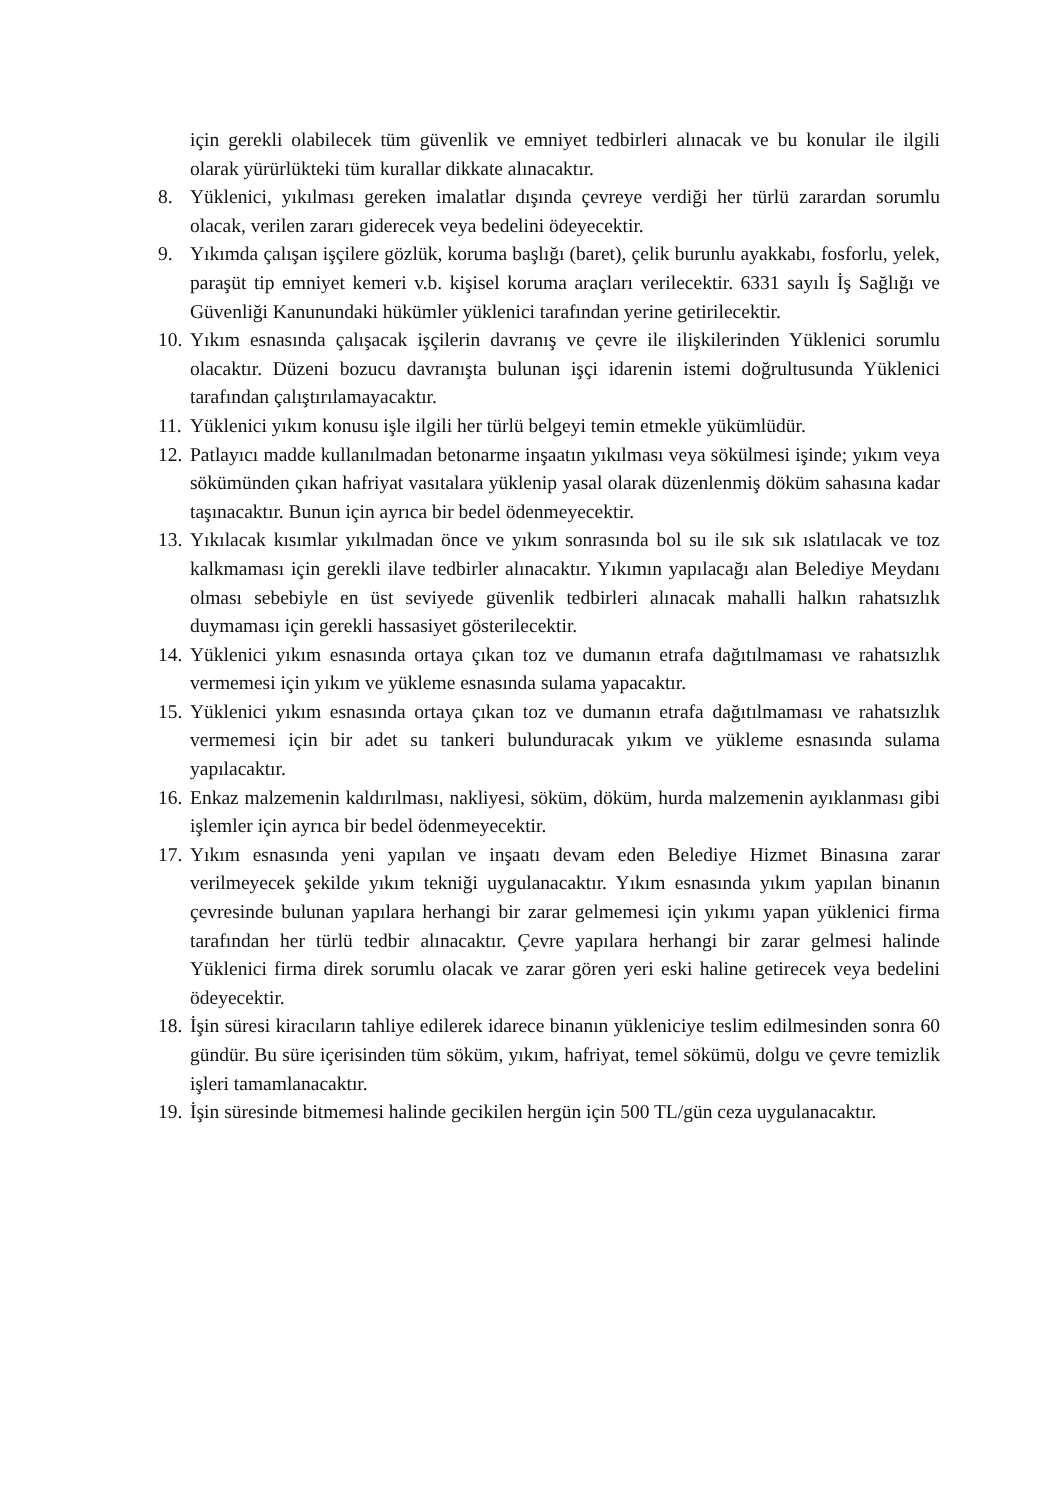için gerekli olabilecek tüm güvenlik ve emniyet tedbirleri alınacak ve bu konular ile ilgili olarak yürürlükteki tüm kurallar dikkate alınacaktır.
8. Yüklenici, yıkılması gereken imalatlar dışında çevreye verdiği her türlü zarardan sorumlu olacak, verilen zararı giderecek veya bedelini ödeyecektir.
9. Yıkımda çalışan işçilere gözlük, koruma başlığı (baret), çelik burunlu ayakkabı, fosforlu, yelek, paraşüt tip emniyet kemeri v.b. kişisel koruma araçları verilecektir. 6331 sayılı İş Sağlığı ve Güvenliği Kanunundaki hükümler yüklenici tarafından yerine getirilecektir.
10.
Yıkım esnasında çalışacak işçilerin davranış ve çevre ile ilişkilerinden Yüklenici sorumlu olacaktır. Düzeni bozucu davranışta bulunan işçi idarenin istemi doğrultusunda Yüklenici tarafından çalıştırılamayacaktır.
11.
Yüklenici yıkım konusu işle ilgili her türlü belgeyi temin etmekle yükümlüdür.
12.
Patlayıcı madde kullanılmadan betonarme inşaatın yıkılması veya sökülmesi işinde; yıkım veya sökümünden çıkan hafriyat vasıtalara yüklenip yasal olarak düzenlenmiş döküm sahasına kadar taşınacaktır. Bunun için ayrıca bir bedel ödenmeyecektir.
13.
Yıkılacak kısımlar yıkılmadan önce ve yıkım sonrasında bol su ile sık sık ıslatılacak ve toz kalkmaması için gerekli ilave tedbirler alınacaktır. Yıkımın yapılacağı alan Belediye Meydanı olması sebebiyle en üst seviyede güvenlik tedbirleri alınacak mahalli halkın rahatsızlık duymaması için gerekli hassasiyet gösterilecektir.
14.
Yüklenici yıkım esnasında ortaya çıkan toz ve dumanın etrafa dağıtılmaması ve rahatsızlık vermemesi için yıkım ve yükleme esnasında sulama yapacaktır.
15.
Yüklenici yıkım esnasında ortaya çıkan toz ve dumanın etrafa dağıtılmaması ve rahatsızlık vermemesi için bir adet su tankeri bulunduracak yıkım ve yükleme esnasında sulama yapılacaktır.
16.
Enkaz malzemenin kaldırılması, nakliyesi, söküm, döküm, hurda malzemenin ayıklanması gibi işlemler için ayrıca bir bedel ödenmeyecektir.
17.
Yıkım esnasında yeni yapılan ve inşaatı devam eden Belediye Hizmet Binasına zarar verilmeyecek şekilde yıkım tekniği uygulanacaktır. Yıkım esnasında yıkım yapılan binanın çevresinde bulunan yapılara herhangi bir zarar gelmemesi için yıkımı yapan yüklenici firma tarafından her türlü tedbir alınacaktır. Çevre yapılara herhangi bir zarar gelmesi halinde Yüklenici firma direk sorumlu olacak ve zarar gören yeri eski haline getirecek veya bedelini ödeyecektir.
18.
İşin süresi kiracıların tahliye edilerek idarece binanın yükleniciye teslim edilmesinden sonra 60 gündür. Bu süre içerisinden tüm söküm, yıkım, hafriyat, temel sökümü, dolgu ve çevre temizlik işleri tamamlanacaktır.
19.
İşin süresinde bitmemesi halinde gecikilen hergün için 500 TL/gün ceza uygulanacaktır.